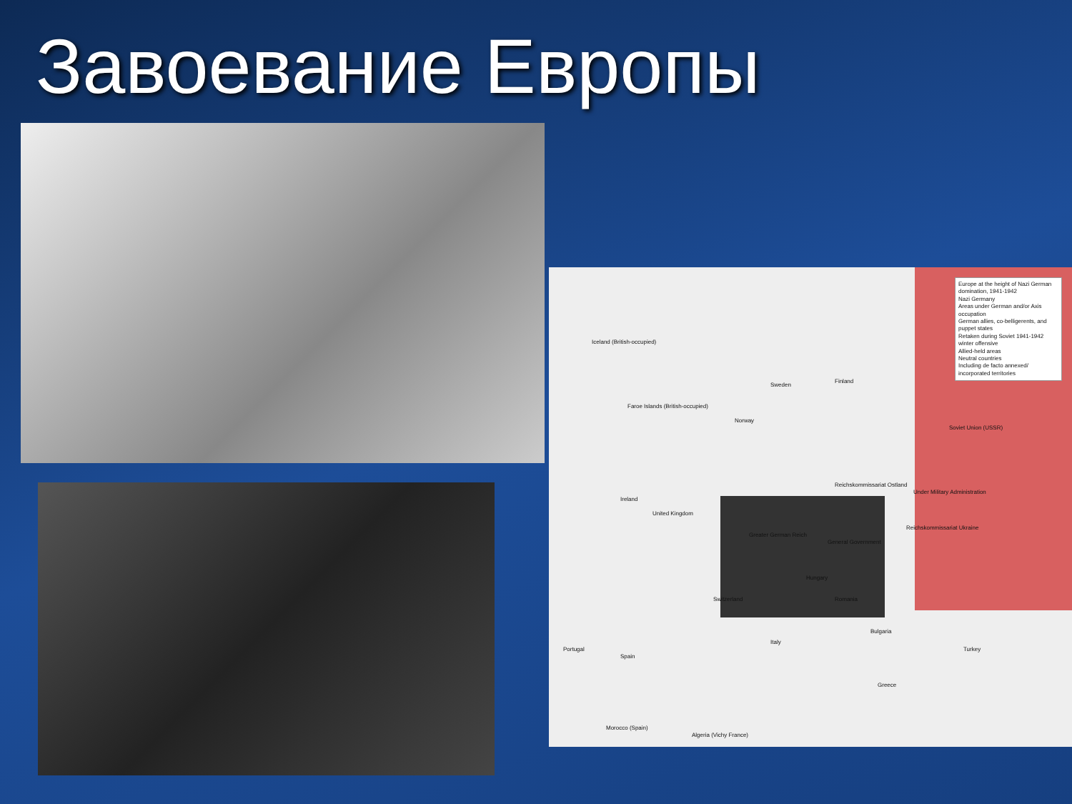Завоевание Европы
Europe at the height of Nazi German domination, 1941-1942
Nazi Germany
Areas under German and/or Axis occupation
German allies, co-belligerents, and puppet states
Retaken during Soviet 1941-1942 winter offensive
Allied-held areas
Neutral countries
Including de facto annexed/ incorporated territories
Iceland (British-occupied)
Faroe Islands (British-occupied)
Sweden
Finland
Norway
Soviet Union (USSR)
Reichskommissariat Ostland
Ireland
United Kingdom
Greater German Reich
General Government
Reichskommissariat Ukraine
Under Military Administration
Switzerland Romania
Hungary
Spain
Portugal Turkey
Greece
Italy
Bulgaria
Morocco (Spain)
Algeria (Vichy France)